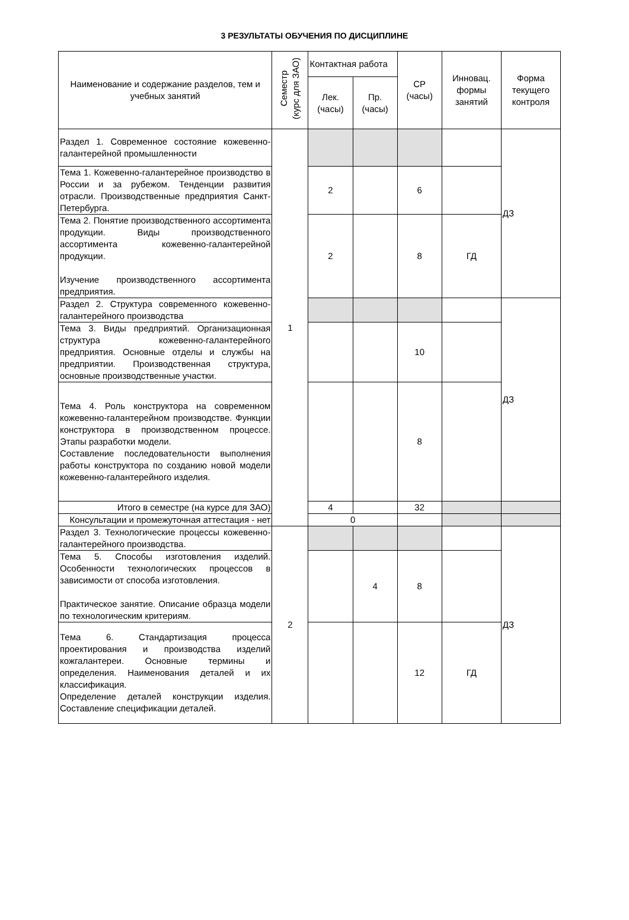3 РЕЗУЛЬТАТЫ ОБУЧЕНИЯ ПО ДИСЦИПЛИНЕ
| Наименование и содержание разделов, тем и учебных занятий | Семестр (курс для ЗАО) | Контактная работа | | СР (часы) | Инновац. формы занятий | Форма текущего контроля |
| --- | --- | --- | --- | --- | --- | --- |
| | | Лек. (часы) | Пр. (часы) | | | |
| Раздел 1. Современное состояние кожевенно-галантерейной промышленности | 1 | | | | | ДЗ |
| Тема 1. Кожевенно-галантерейное производство в России и за рубежом. Тенденции развития отрасли. Производственные предприятия Санкт-Петербурга. | | 2 | | 6 | | |
| Тема 2. Понятие производственного ассортимента продукции. Виды производственного ассортимента кожевенно-галантерейной продукции. Изучение производственного ассортимента предприятия. | | 2 | | 8 | ГД | |
| Раздел 2. Структура современного кожевенно-галантерейного производства | | | | | | ДЗ |
| Тема 3. Виды предприятий. Организационная структура кожевенно-галантерейного предприятия. Основные отделы и службы на предприятии. Производственная структура, основные производственные участки. | | | | 10 | | |
| Тема 4. Роль конструктора на современном кожевенно-галантерейном производстве. Функции конструктора в производственном процессе. Этапы разработки модели. Составление последовательности выполнения работы конструктора по созданию новой модели кожевенно-галантерейного изделия. | | | | 8 | | |
| Итого в семестре (на курсе для ЗАО) | | 4 | | 32 | | |
| Консультации и промежуточная аттестация - нет | | 0 | | | | |
| Раздел 3. Технологические процессы кожевенно-галантерейного производства. | 2 | | | | | ДЗ |
| Тема 5. Способы изготовления изделий. Особенности технологических процессов в зависимости от способа изготовления. Практическое занятие. Описание образца модели по технологическим критериям. | | | 4 | 8 | | |
| Тема 6. Стандартизация процесса проектирования и производства изделий кожгалантереи. Основные термины и определения. Наименования деталей и их классификация. Определение деталей конструкции изделия. Составление спецификации деталей. | | | | 12 | ГД | |